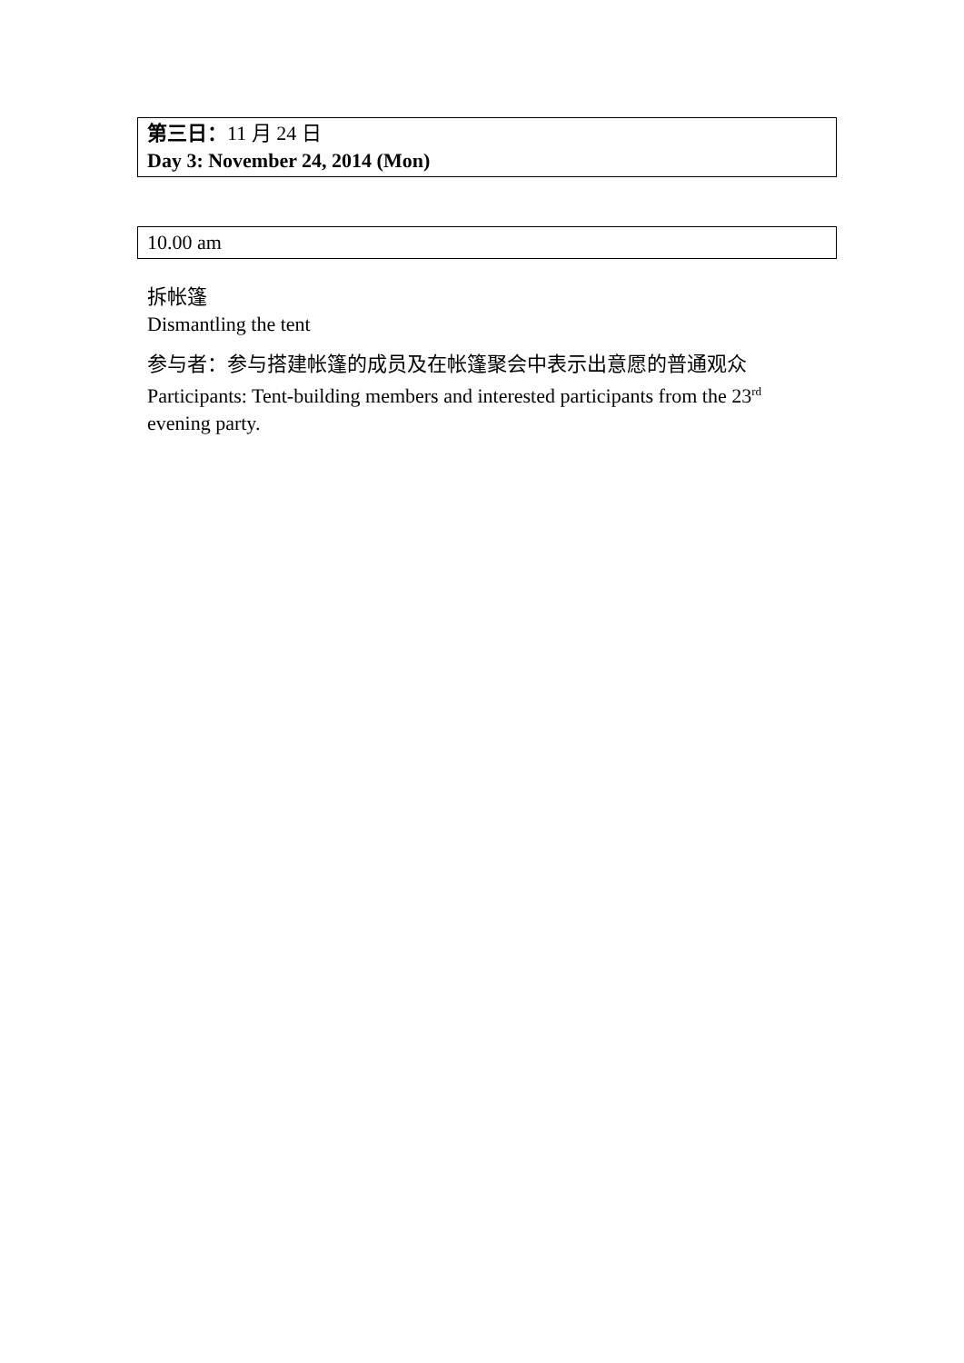第三日：11 月 24 日
Day 3: November 24, 2014 (Mon)
10.00 am
拆帐篷
Dismantling the tent
参与者：参与搭建帐篷的成员及在帐篷聚会中表示出意愿的普通观众
Participants: Tent-building members and interested participants from the 23<sup>rd</sup> evening party.